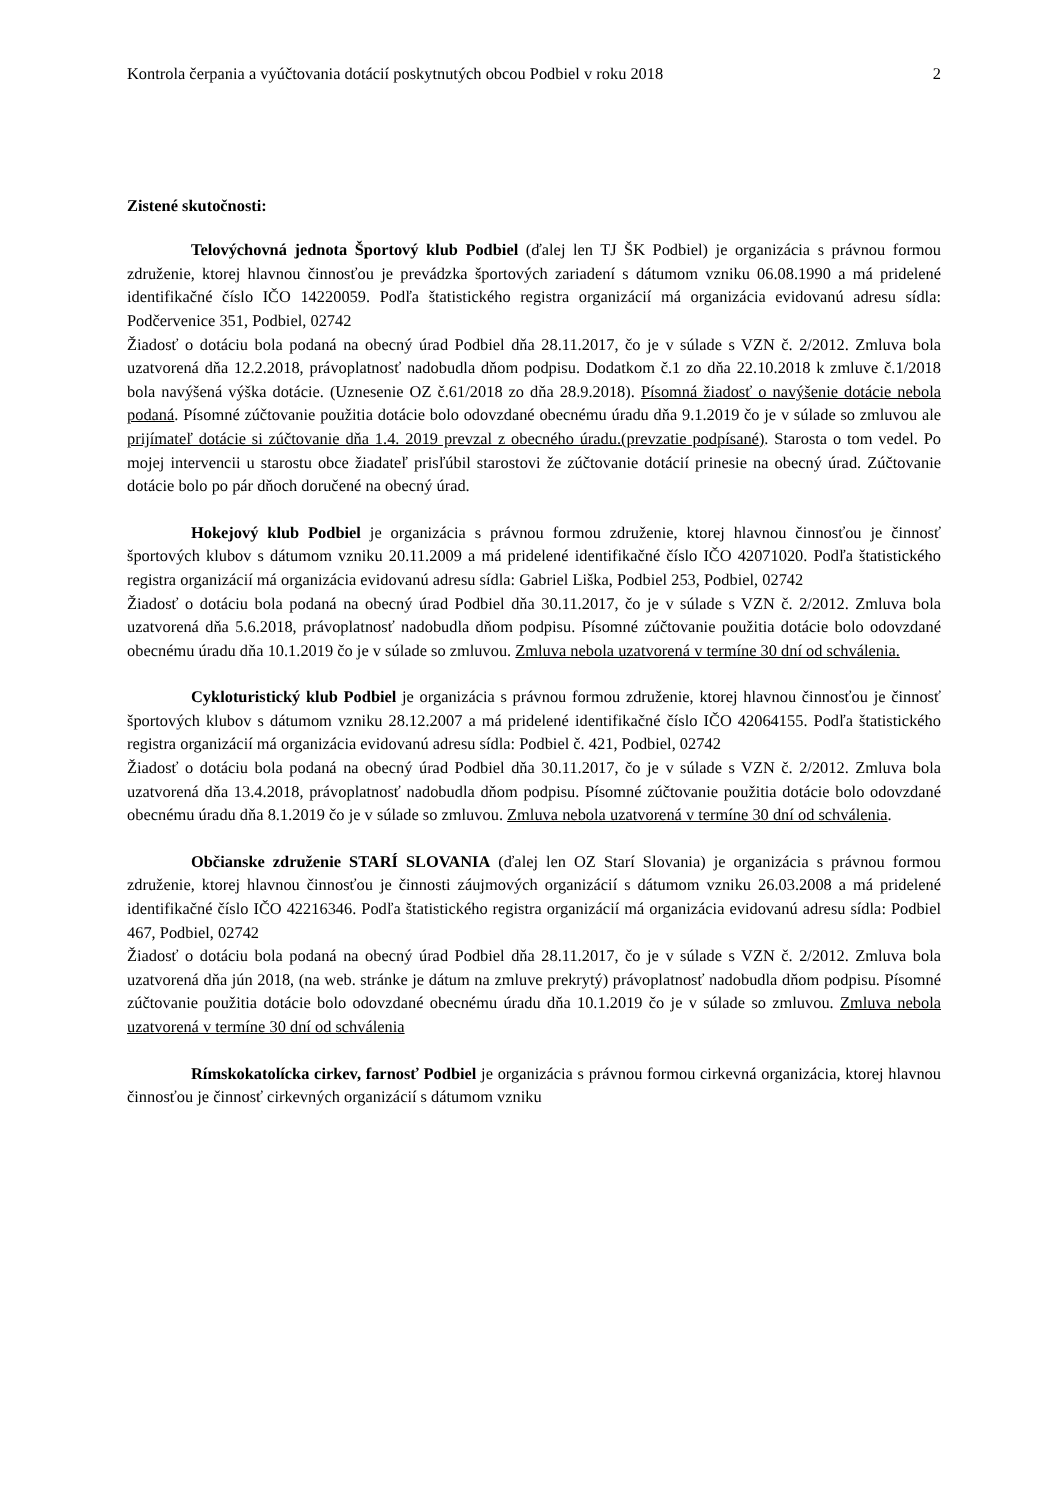Kontrola čerpania a vyúčtovania dotácií poskytnutých obcou Podbiel v roku 2018 2
Zistené skutočnosti:
Telovýchovná jednota Športový klub Podbiel (ďalej len TJ ŠK Podbiel) je organizácia s právnou formou združenie, ktorej hlavnou činnosťou je prevádzka športových zariadení s dátumom vzniku 06.08.1990 a má pridelené identifikačné číslo IČO 14220059. Podľa štatistického registra organizácií má organizácia evidovanú adresu sídla: Podčervenice 351, Podbiel, 02742
Žiadosť o dotáciu bola podaná na obecný úrad Podbiel dňa 28.11.2017, čo je v súlade s VZN č. 2/2012. Zmluva bola uzatvorená dňa 12.2.2018, právoplatnosť nadobudla dňom podpisu. Dodatkom č.1 zo dňa 22.10.2018 k zmluve č.1/2018 bola navýšená výška dotácie. (Uznesenie OZ č.61/2018 zo dňa 28.9.2018). Písomná žiadosť o navýšenie dotácie nebola podaná. Písomné zúčtovanie použitia dotácie bolo odovzdané obecnému úradu dňa 9.1.2019 čo je v súlade so zmluvou ale prijímateľ dotácie si zúčtovanie dňa 1.4. 2019 prevzal z obecného úradu.(prevzatie podpísané). Starosta o tom vedel. Po mojej intervencii u starostu obce žiadateľ prisľúbil starostovi že zúčtovanie dotácií prinesie na obecný úrad. Zúčtovanie dotácie bolo po pár dňoch doručené na obecný úrad.
Hokejový klub Podbiel je organizácia s právnou formou združenie, ktorej hlavnou činnosťou je činnosť športových klubov s dátumom vzniku 20.11.2009 a má pridelené identifikačné číslo IČO 42071020. Podľa štatistického registra organizácií má organizácia evidovanú adresu sídla: Gabriel Liška, Podbiel 253, Podbiel, 02742
Žiadosť o dotáciu bola podaná na obecný úrad Podbiel dňa 30.11.2017, čo je v súlade s VZN č. 2/2012. Zmluva bola uzatvorená dňa 5.6.2018, právoplatnosť nadobudla dňom podpisu. Písomné zúčtovanie použitia dotácie bolo odovzdané obecnému úradu dňa 10.1.2019 čo je v súlade so zmluvou. Zmluva nebola uzatvorená v termíne 30 dní od schválenia.
Cykloturistický klub Podbiel je organizácia s právnou formou združenie, ktorej hlavnou činnosťou je činnosť športových klubov s dátumom vzniku 28.12.2007 a má pridelené identifikačné číslo IČO 42064155. Podľa štatistického registra organizácií má organizácia evidovanú adresu sídla: Podbiel č. 421, Podbiel, 02742
Žiadosť o dotáciu bola podaná na obecný úrad Podbiel dňa 30.11.2017, čo je v súlade s VZN č. 2/2012. Zmluva bola uzatvorená dňa 13.4.2018, právoplatnosť nadobudla dňom podpisu. Písomné zúčtovanie použitia dotácie bolo odovzdané obecnému úradu dňa 8.1.2019 čo je v súlade so zmluvou. Zmluva nebola uzatvorená v termíne 30 dní od schválenia.
Občianske združenie STARÍ SLOVANIA (ďalej len OZ Starí Slovania) je organizácia s právnou formou združenie, ktorej hlavnou činnosťou je činnosti záujmových organizácií s dátumom vzniku 26.03.2008 a má pridelené identifikačné číslo IČO 42216346. Podľa štatistického registra organizácií má organizácia evidovanú adresu sídla: Podbiel 467, Podbiel, 02742
Žiadosť o dotáciu bola podaná na obecný úrad Podbiel dňa 28.11.2017, čo je v súlade s VZN č. 2/2012. Zmluva bola uzatvorená dňa jún 2018, (na web. stránke je dátum na zmluve prekrytý) právoplatnosť nadobudla dňom podpisu. Písomné zúčtovanie použitia dotácie bolo odovzdané obecnému úradu dňa 10.1.2019 čo je v súlade so zmluvou. Zmluva nebola uzatvorená v termíne 30 dní od schválenia
Rímskokatolícka cirkev, farnosť Podbiel je organizácia s právnou formou cirkevná organizácia, ktorej hlavnou činnosťou je činnosť cirkevných organizácií s dátumom vzniku